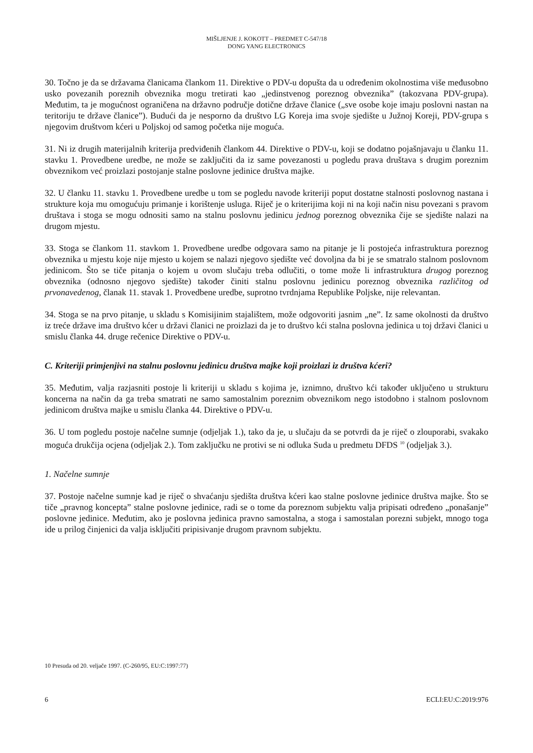MIŠLJENJE J. KOKOTT – PREDMET C-547/18
DONG YANG ELECTRONICS
30. Točno je da se državama članicama člankom 11. Direktive o PDV-u dopušta da u određenim okolnostima više međusobno usko povezanih poreznih obveznika mogu tretirati kao „jedinstvenog poreznog obveznika” (takozvana PDV-grupa). Međutim, ta je mogućnost ograničena na državno područje dotične države članice („sve osobe koje imaju poslovni nastan na teritoriju te države članice”). Budući da je nesporno da društvo LG Koreja ima svoje sjedište u Južnoj Koreji, PDV-grupa s njegovim društvom kćeri u Poljskoj od samog početka nije moguća.
31. Ni iz drugih materijalnih kriterija predviđenih člankom 44. Direktive o PDV-u, koji se dodatno pojašnjavaju u članku 11. stavku 1. Provedbene uredbe, ne može se zaključiti da iz same povezanosti u pogledu prava društava s drugim poreznim obveznikom već proizlazi postojanje stalne poslovne jedinice društva majke.
32. U članku 11. stavku 1. Provedbene uredbe u tom se pogledu navode kriteriji poput dostatne stalnosti poslovnog nastana i strukture koja mu omogućuju primanje i korištenje usluga. Riječ je o kriterijima koji ni na koji način nisu povezani s pravom društava i stoga se mogu odnositi samo na stalnu poslovnu jedinicu jednog poreznog obveznika čije se sjedište nalazi na drugom mjestu.
33. Stoga se člankom 11. stavkom 1. Provedbene uredbe odgovara samo na pitanje je li postojeća infrastruktura poreznog obveznika u mjestu koje nije mjesto u kojem se nalazi njegovo sjedište već dovoljna da bi je se smatralo stalnom poslovnom jedinicom. Što se tiče pitanja o kojem u ovom slučaju treba odlučiti, o tome može li infrastruktura drugog poreznog obveznika (odnosno njegovo sjedište) također činiti stalnu poslovnu jedinicu poreznog obveznika različitog od prvonavedenog, članak 11. stavak 1. Provedbene uredbe, suprotno tvrdnjama Republike Poljske, nije relevantan.
34. Stoga se na prvo pitanje, u skladu s Komisijinim stajalištem, može odgovoriti jasnim „ne”. Iz same okolnosti da društvo iz treće države ima društvo kćer u državi članici ne proizlazi da je to društvo kći stalna poslovna jedinica u toj državi članici u smislu članka 44. druge rečenice Direktive o PDV-u.
C. Kriteriji primjenjivi na stalnu poslovnu jedinicu društva majke koji proizlazi iz društva kćeri?
35. Međutim, valja razjasniti postoje li kriteriji u skladu s kojima je, iznimno, društvo kći također uključeno u strukturu koncerna na način da ga treba smatrati ne samo samostalnim poreznim obveznikom nego istodobno i stalnom poslovnom jedinicom društva majke u smislu članka 44. Direktive o PDV-u.
36. U tom pogledu postoje načelne sumnje (odjeljak 1.), tako da je, u slučaju da se potvrdi da je riječ o zlouporabi, svakako moguća drukčija ocjena (odjeljak 2.). Tom zaključku ne protivi se ni odluka Suda u predmetu DFDS <sup>10</sup> (odjeljak 3.).
1. Načelne sumnje
37. Postoje načelne sumnje kad je riječ o shvaćanju sjedišta društva kćeri kao stalne poslovne jedinice društva majke. Što se tiče „pravnog koncepta” stalne poslovne jedinice, radi se o tome da poreznom subjektu valja pripisati određeno „ponašanje” poslovne jedinice. Međutim, ako je poslovna jedinica pravno samostalna, a stoga i samostalan porezni subjekt, mnogo toga ide u prilog činjenici da valja isključiti pripisivanje drugom pravnom subjektu.
10 Presuda od 20. veljače 1997. (C-260/95, EU:C:1997:77)
6 ECLI:EU:C:2019:976